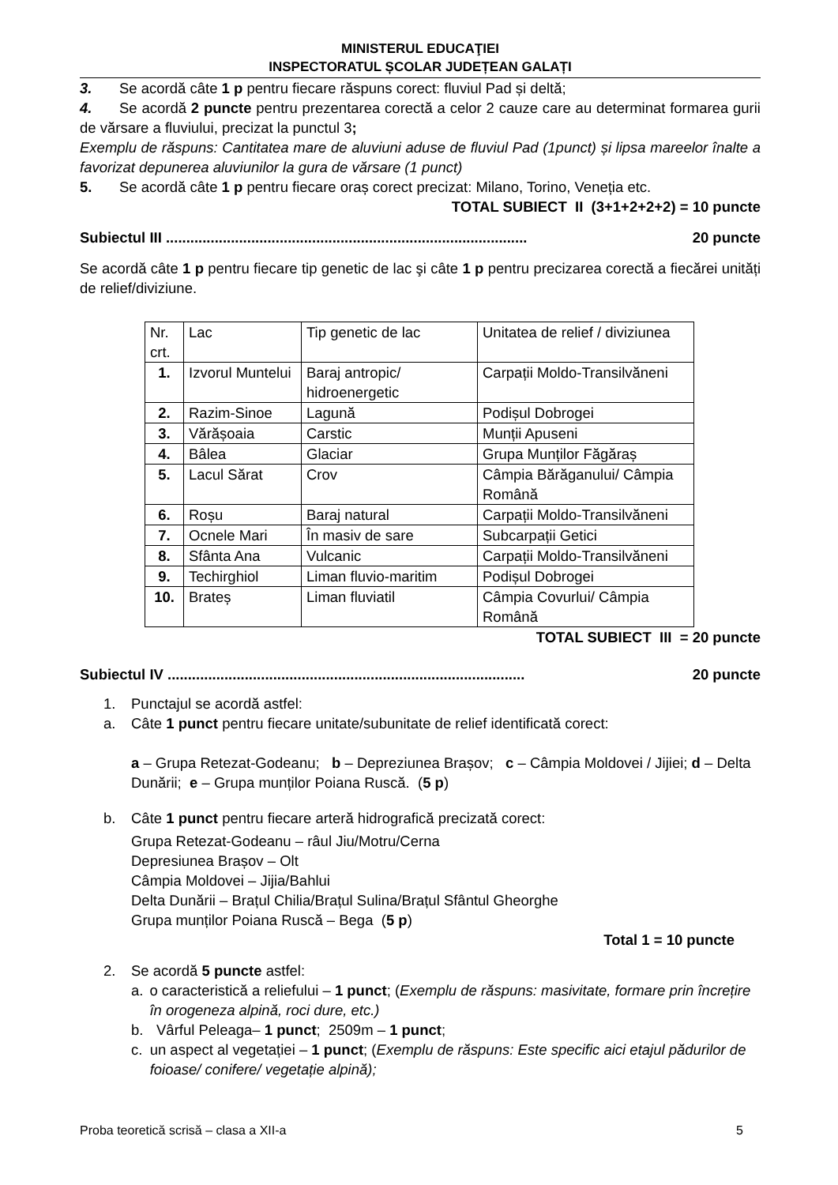MINISTERUL EDUCAŢIEI
INSPECTORATUL ȘCOLAR JUDEȚEAN GALAȚI
3. Se acordă câte 1 p pentru fiecare răspuns corect: fluviul Pad și deltă;
4. Se acordă 2 puncte pentru prezentarea corectă a celor 2 cauze care au determinat formarea gurii de vărsare a fluviului, precizat la punctul 3;
Exemplu de răspuns: Cantitatea mare de aluviuni aduse de fluviul Pad (1punct) și lipsa mareelor înalte a favorizat depunerea aluviunilor la gura de vărsare (1 punct)
5. Se acordă câte 1 p pentru fiecare oraș corect precizat: Milano, Torino, Veneția etc.
TOTAL SUBIECT II (3+1+2+2+2) = 10 puncte
Subiectul III ......................................................................................... 20 puncte
Se acordă câte 1 p pentru fiecare tip genetic de lac şi câte 1 p pentru precizarea corectă a fiecărei unități de relief/diviziune.
| Nr. crt. | Lac | Tip genetic de lac | Unitatea de relief / diviziunea |
| 1. | Izvorul Muntelui | Baraj antropic/ hidroenergetic | Carpații Moldo-Transilvăneni |
| 2. | Razim-Sinoe | Lagună | Podișul Dobrogei |
| 3. | Vărășoaia | Carstic | Munții Apuseni |
| 4. | Bâlea | Glaciar | Grupa Munților Făgăraș |
| 5. | Lacul Sărat | Crov | Câmpia Bărăganului/ Câmpia Română |
| 6. | Roșu | Baraj natural | Carpații Moldo-Transilvăneni |
| 7. | Ocnele Mari | În masiv de sare | Subcarpații Getici |
| 8. | Sfânta Ana | Vulcanic | Carpații Moldo-Transilvăneni |
| 9. | Techirghiol | Liman fluvio-maritim | Podișul Dobrogei |
| 10. | Brateș | Liman fluviatil | Câmpia Covurlui/ Câmpia Română |
TOTAL SUBIECT III = 20 puncte
Subiectul IV ........................................................................................ 20 puncte
1. Punctajul se acordă astfel:
a. Câte 1 punct pentru fiecare unitate/subunitate de relief identificată corect:
a – Grupa Retezat-Godeanu; b – Depreziunea Brașov; c – Câmpia Moldovei / Jijiei; d – Delta Dunării; e – Grupa munților Poiana Ruscă. (5 p)
b. Câte 1 punct pentru fiecare arteră hidrografică precizată corect:
Grupa Retezat-Godeanu – râul Jiu/Motru/Cerna
Depresiunea Brașov – Olt
Câmpia Moldovei – Jijia/Bahlui
Delta Dunării – Brațul Chilia/Brațul Sulina/Brațul Sfântul Gheorghe
Grupa munților Poiana Ruscă – Bega (5 p)
Total 1 = 10 puncte
2. Se acordă 5 puncte astfel:
a. o caracteristică a reliefului – 1 punct; (Exemplu de răspuns: masivitate, formare prin încrețire în orogeneza alpină, roci dure, etc.)
b. Vârful Peleaga– 1 punct; 2509m – 1 punct;
c. un aspect al vegetației – 1 punct; (Exemplu de răspuns: Este specific aici etajul pădurilor de foioase/ conifere/ vegetație alpină);
Proba teoretică scrisă – clasa a XII-a 5